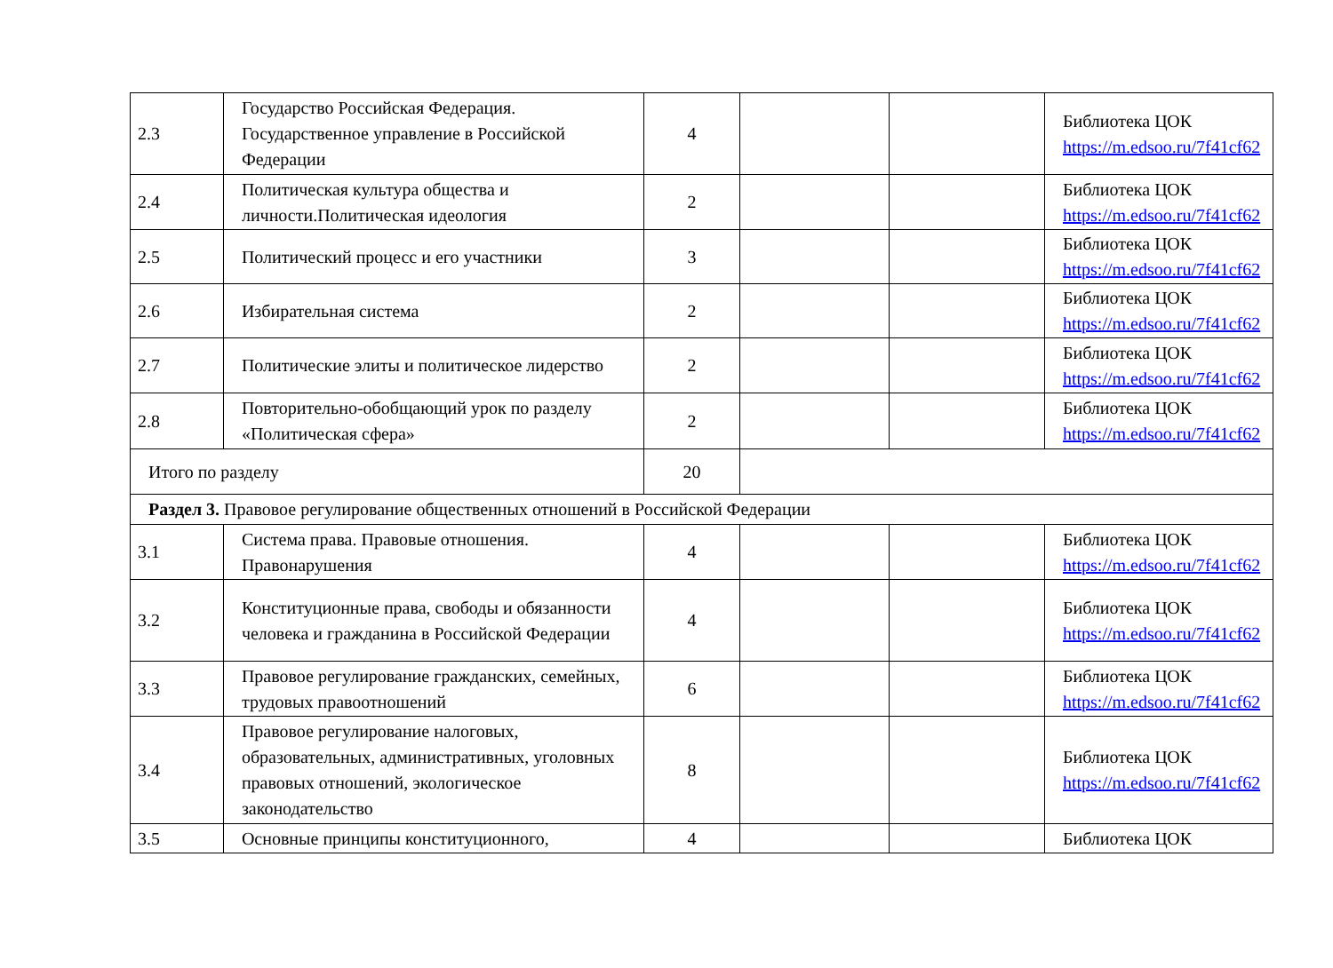| 2.3 | Государство Российская Федерация. Государственное управление в Российской Федерации | 4 | | | Библиотека ЦОК https://m.edsoo.ru/7f41cf62 |
| 2.4 | Политическая культура общества и личности.Политическая идеология | 2 | | | Библиотека ЦОК https://m.edsoo.ru/7f41cf62 |
| 2.5 | Политический процесс и его участники | 3 | | | Библиотека ЦОК https://m.edsoo.ru/7f41cf62 |
| 2.6 | Избирательная система | 2 | | | Библиотека ЦОК https://m.edsoo.ru/7f41cf62 |
| 2.7 | Политические элиты и политическое лидерство | 2 | | | Библиотека ЦОК https://m.edsoo.ru/7f41cf62 |
| 2.8 | Повторительно-обобщающий урок по разделу «Политическая сфера» | 2 | | | Библиотека ЦОК https://m.edsoo.ru/7f41cf62 |
| Итого по разделу | | 20 | | | |
| Раздел 3. Правовое регулирование общественных отношений в Российской Федерации | | | | | |
| 3.1 | Система права. Правовые отношения. Правонарушения | 4 | | | Библиотека ЦОК https://m.edsoo.ru/7f41cf62 |
| 3.2 | Конституционные права, свободы и обязанности человека и гражданина в Российской Федерации | 4 | | | Библиотека ЦОК https://m.edsoo.ru/7f41cf62 |
| 3.3 | Правовое регулирование гражданских, семейных, трудовых правоотношений | 6 | | | Библиотека ЦОК https://m.edsoo.ru/7f41cf62 |
| 3.4 | Правовое регулирование налоговых, образовательных, административных, уголовных правовых отношений, экологическое законодательство | 8 | | | Библиотека ЦОК https://m.edsoo.ru/7f41cf62 |
| 3.5 | Основные принципы конституционного, | 4 | | | Библиотека ЦОК |